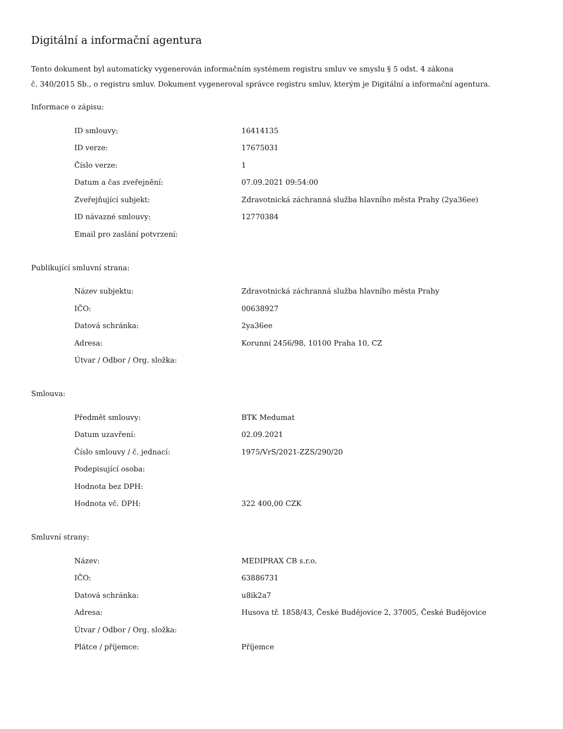Digitální a informační agentura
Tento dokument byl automaticky vygenerován informačním systémem registru smluv ve smyslu § 5 odst. 4 zákona
č. 340/2015 Sb., o registru smluv. Dokument vygeneroval správce registru smluv, kterým je Digitální a informační agentura.
Informace o zápisu:
| ID smlouvy: | 16414135 |
| ID verze: | 17675031 |
| Číslo verze: | 1 |
| Datum a čas zveřejnění: | 07.09.2021 09:54:00 |
| Zveřejňující subjekt: | Zdravotnická záchranná služba hlavního města Prahy (2ya36ee) |
| ID návazné smlouvy: | 12770384 |
| Email pro zaslání potvrzení: | |
Publikující smluvní strana:
| Název subjektu: | Zdravotnická záchranná služba hlavního města Prahy |
| IČO: | 00638927 |
| Datová schránka: | 2ya36ee |
| Adresa: | Korunní 2456/98, 10100 Praha 10, CZ |
| Útvar / Odbor / Org. složka: | |
Smlouva:
| Předmět smlouvy: | BTK Medumat |
| Datum uzavření: | 02.09.2021 |
| Číslo smlouvy / č. jednací: | 1975/VrS/2021-ZZS/290/20 |
| Podepisující osoba: | |
| Hodnota bez DPH: | |
| Hodnota vč. DPH: | 322 400,00 CZK |
Smluvní strany:
| Název: | MEDIPRAX CB s.r.o. |
| IČO: | 63886731 |
| Datová schránka: | u8ik2a7 |
| Adresa: | Husova tř. 1858/43, České Budějovice 2, 37005, České Budějovice |
| Útvar / Odbor / Org. složka: | |
| Plátce / příjemce: | Příjemce |